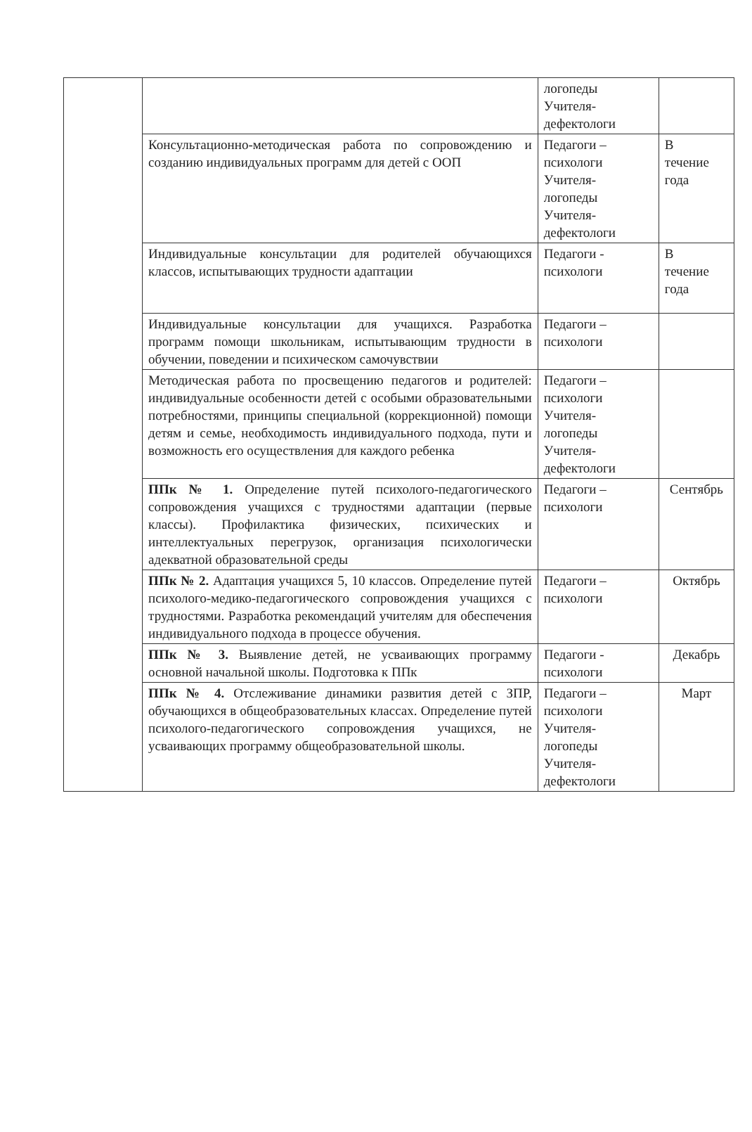| | | логопеды Учителя- дефектологи | |
| | Консультационно-методическая работа по сопровождению и созданию индивидуальных программ для детей с ООП | Педагоги – психологи Учителя- логопеды Учителя- дефектологи | В течение года |
| | Индивидуальные консультации для родителей обучающихся классов, испытывающих трудности адаптации | Педагоги - психологи | В течение года |
| | Индивидуальные консультации для учащихся. Разработка программ помощи школьникам, испытывающим трудности в обучении, поведении и психическом самочувствии | Педагоги – психологи | |
| | Методическая работа по просвещению педагогов и родителей: индивидуальные особенности детей с особыми образовательными потребностями, принципы специальной (коррекционной) помощи детям и семье, необходимость индивидуального подхода, пути и возможность его осуществления для каждого ребенка | Педагоги – психологи Учителя- логопеды Учителя- дефектологи | |
| | ППк № 1. Определение путей психолого-педагогического сопровождения учащихся с трудностями адаптации (первые классы). Профилактика физических, психических и интеллектуальных перегрузок, организация психологически адекватной образовательной среды | Педагоги – психологи | Сентябрь |
| | ППк № 2. Адаптация учащихся 5, 10 классов. Определение путей психолого-медико-педагогического сопровождения учащихся с трудностями. Разработка рекомендаций учителям для обеспечения индивидуального подхода в процессе обучения. | Педагоги – психологи | Октябрь |
| | ППк № 3. Выявление детей, не усваивающих программу основной начальной школы. Подготовка к ППк | Педагоги - психологи | Декабрь |
| | ППк № 4. Отслеживание динамики развития детей с ЗПР, обучающихся в общеобразовательных классах. Определение путей психолого-педагогического сопровождения учащихся, не усваивающих программу общеобразовательной школы. | Педагоги – психологи Учителя- логопеды Учителя- дефектологи | Март |